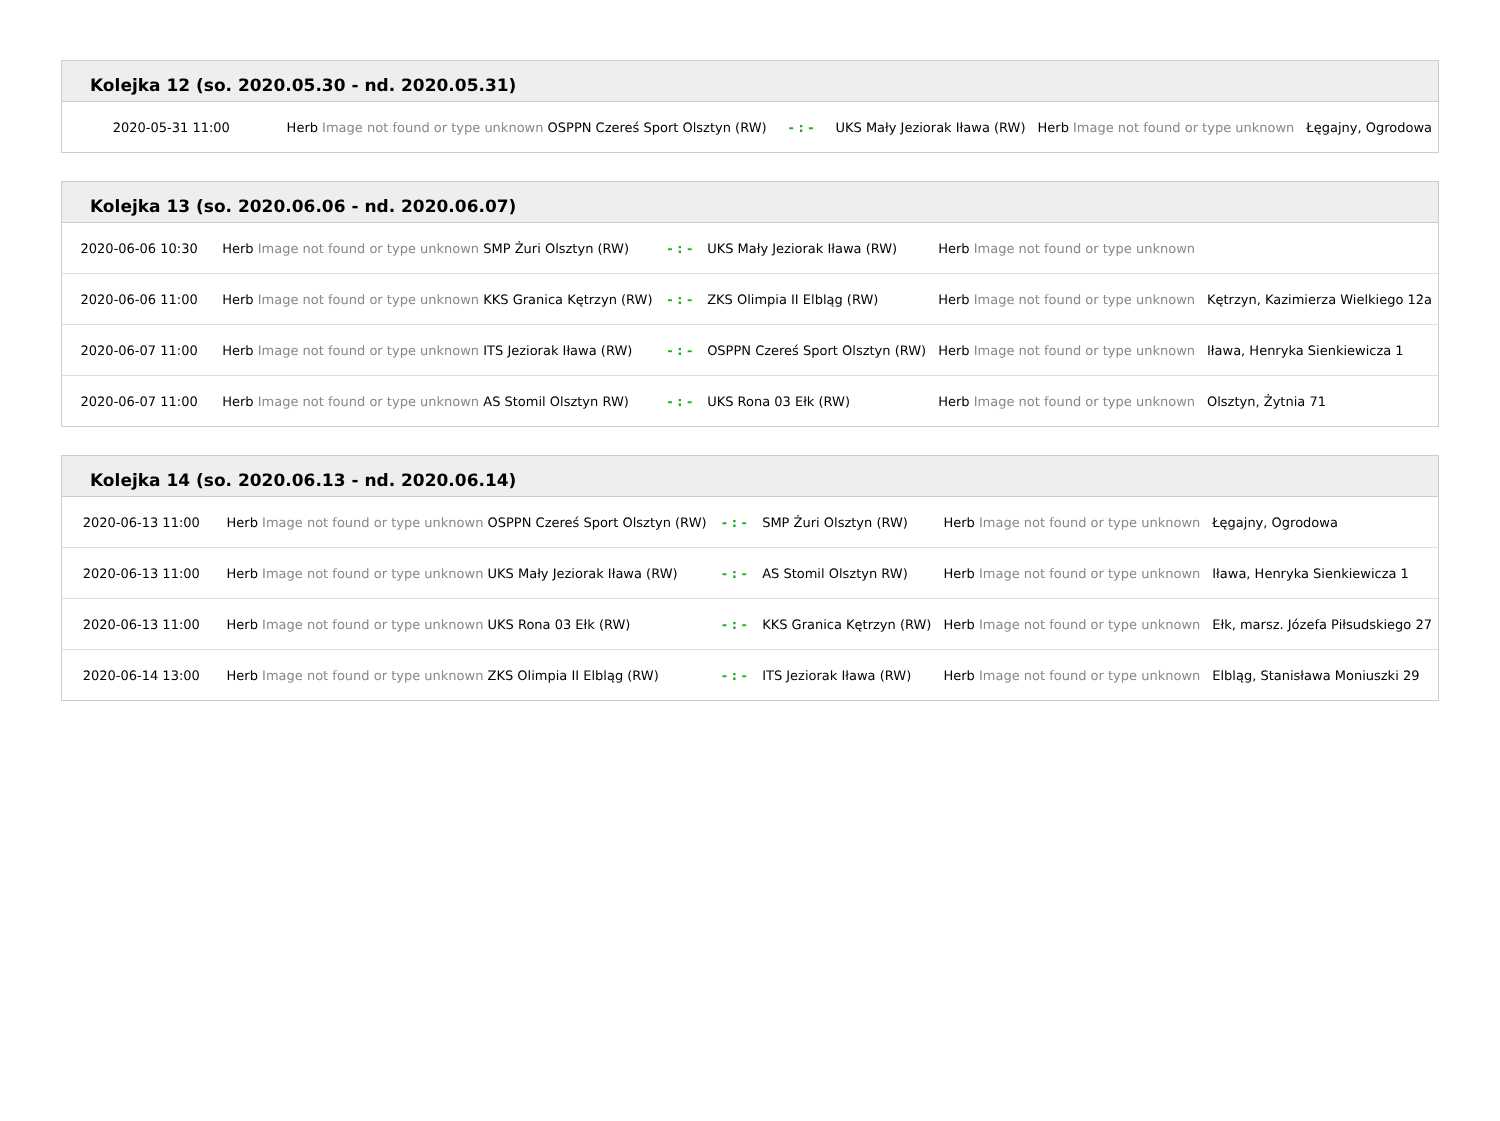Kolejka 12 (so. 2020.05.30 - nd. 2020.05.31)
| 2020-05-31 11:00 | Herb Image not found or type unknown OSPPN Czereś Sport Olsztyn (RW) | - : - | UKS Mały Jeziorak Iława (RW) | Herb Image not found or type unknown | Łęgajny, Ogrodowa |
Kolejka 13 (so. 2020.06.06 - nd. 2020.06.07)
| 2020-06-06 10:30 | Herb Image not found or type unknown SMP Żuri Olsztyn (RW) | - : - | UKS Mały Jeziorak Iława (RW) | Herb Image not found or type unknown | |
| 2020-06-06 11:00 | Herb Image not found or type unknown KKS Granica Kętrzyn (RW) | - : - | ZKS Olimpia II Elbląg (RW) | Herb Image not found or type unknown | Kętrzyn, Kazimierza Wielkiego 12a |
| 2020-06-07 11:00 | Herb Image not found or type unknown ITS Jeziorak Iława (RW) | - : - | OSPPN Czereś Sport Olsztyn (RW) | Herb Image not found or type unknown | Iława, Henryka Sienkiewicza 1 |
| 2020-06-07 11:00 | Herb Image not found or type unknown AS Stomil Olsztyn RW) | - : - | UKS Rona 03 Ełk (RW) | Herb Image not found or type unknown | Olsztyn, Żytnia 71 |
Kolejka 14 (so. 2020.06.13 - nd. 2020.06.14)
| 2020-06-13 11:00 | Herb Image not found or type unknown OSPPN Czereś Sport Olsztyn (RW) | - : - | SMP Żuri Olsztyn (RW) | Herb Image not found or type unknown | Łęgajny, Ogrodowa |
| 2020-06-13 11:00 | Herb Image not found or type unknown UKS Mały Jeziorak Iława (RW) | - : - | AS Stomil Olsztyn RW) | Herb Image not found or type unknown | Iława, Henryka Sienkiewicza 1 |
| 2020-06-13 11:00 | Herb Image not found or type unknown UKS Rona 03 Ełk (RW) | - : - | KKS Granica Kętrzyn (RW) | Herb Image not found or type unknown | Ełk, marsz. Józefa Piłsudskiego 27 |
| 2020-06-14 13:00 | Herb Image not found or type unknown ZKS Olimpia II Elbląg (RW) | - : - | ITS Jeziorak Iława (RW) | Herb Image not found or type unknown | Elbląg, Stanisława Moniuszki 29 |